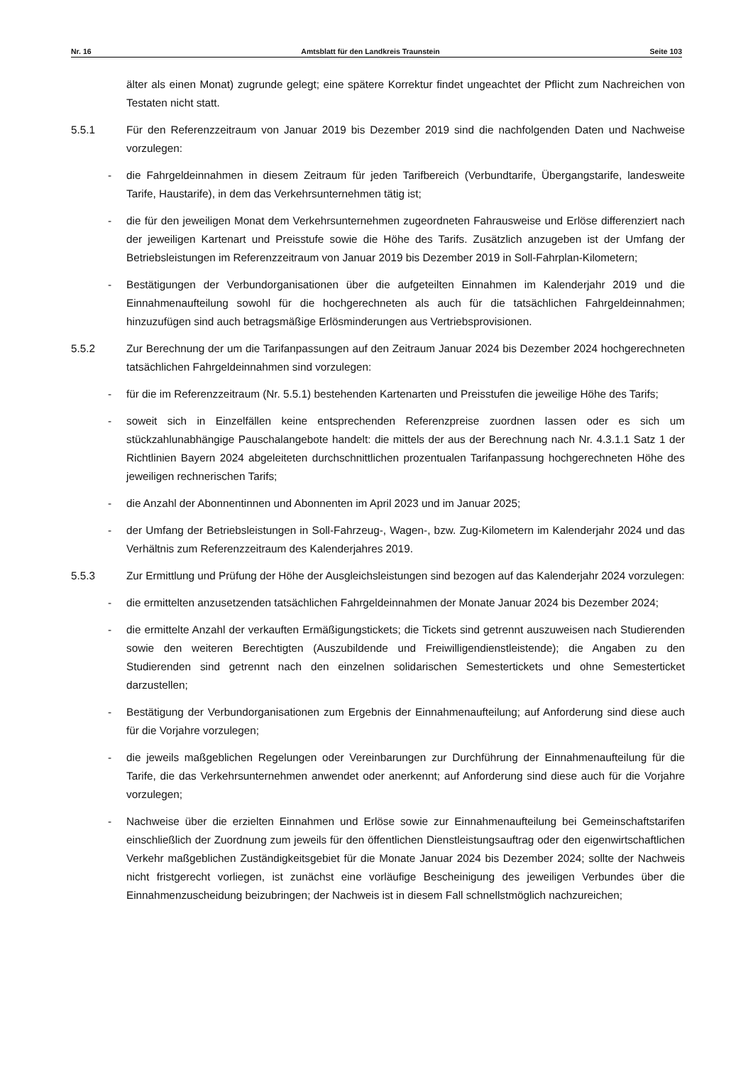Nr. 16 Amtsblatt für den Landkreis Traunstein Seite 103
älter als einen Monat) zugrunde gelegt; eine spätere Korrektur findet ungeachtet der Pflicht zum Nachreichen von Testaten nicht statt.
5.5.1 Für den Referenzzeitraum von Januar 2019 bis Dezember 2019 sind die nachfolgenden Daten und Nachweise vorzulegen:
- die Fahrgeldeinnahmen in diesem Zeitraum für jeden Tarifbereich (Verbundtarife, Übergangstarife, landesweite Tarife, Haustarife), in dem das Verkehrsunternehmen tätig ist;
- die für den jeweiligen Monat dem Verkehrsunternehmen zugeordneten Fahrausweise und Erlöse differenziert nach der jeweiligen Kartenart und Preisstufe sowie die Höhe des Tarifs. Zusätzlich anzugeben ist der Umfang der Betriebsleistungen im Referenzzeitraum von Januar 2019 bis Dezember 2019 in Soll-Fahrplan-Kilometern;
- Bestätigungen der Verbundorganisationen über die aufgeteilten Einnahmen im Kalenderjahr 2019 und die Einnahmenaufteilung sowohl für die hochgerechneten als auch für die tatsächlichen Fahrgeldeinnahmen; hinzuzufügen sind auch betragsmäßige Erlösminderungen aus Vertriebsprovisionen.
5.5.2 Zur Berechnung der um die Tarifanpassungen auf den Zeitraum Januar 2024 bis Dezember 2024 hochgerechneten tatsächlichen Fahrgeldeinnahmen sind vorzulegen:
- für die im Referenzzeitraum (Nr. 5.5.1) bestehenden Kartenarten und Preisstufen die jeweilige Höhe des Tarifs;
- soweit sich in Einzelfällen keine entsprechenden Referenzpreise zuordnen lassen oder es sich um stückzahlunabhängige Pauschalangebote handelt: die mittels der aus der Berechnung nach Nr. 4.3.1.1 Satz 1 der Richtlinien Bayern 2024 abgeleiteten durchschnittlichen prozentualen Tarifanpassung hochgerechneten Höhe des jeweiligen rechnerischen Tarifs;
- die Anzahl der Abonnentinnen und Abonnenten im April 2023 und im Januar 2025;
- der Umfang der Betriebsleistungen in Soll-Fahrzeug-, Wagen-, bzw. Zug-Kilometern im Kalenderjahr 2024 und das Verhältnis zum Referenzzeitraum des Kalenderjahres 2019.
5.5.3 Zur Ermittlung und Prüfung der Höhe der Ausgleichsleistungen sind bezogen auf das Kalenderjahr 2024 vorzulegen:
- die ermittelten anzusetzenden tatsächlichen Fahrgeldeinnahmen der Monate Januar 2024 bis Dezember 2024;
- die ermittelte Anzahl der verkauften Ermäßigungstickets; die Tickets sind getrennt auszuweisen nach Studierenden sowie den weiteren Berechtigten (Auszubildende und Freiwilligendienstleistende); die Angaben zu den Studierenden sind getrennt nach den einzelnen solidarischen Semestertickets und ohne Semesterticket darzustellen;
- Bestätigung der Verbundorganisationen zum Ergebnis der Einnahmenaufteilung; auf Anforderung sind diese auch für die Vorjahre vorzulegen;
- die jeweils maßgeblichen Regelungen oder Vereinbarungen zur Durchführung der Einnahmenaufteilung für die Tarife, die das Verkehrsunternehmen anwendet oder anerkennt; auf Anforderung sind diese auch für die Vorjahre vorzulegen;
- Nachweise über die erzielten Einnahmen und Erlöse sowie zur Einnahmenaufteilung bei Gemeinschaftstarifen einschließlich der Zuordnung zum jeweils für den öffentlichen Dienstleistungsauftrag oder den eigenwirtschaftlichen Verkehr maßgeblichen Zuständigkeitsgebiet für die Monate Januar 2024 bis Dezember 2024; sollte der Nachweis nicht fristgerecht vorliegen, ist zunächst eine vorläufige Bescheinigung des jeweiligen Verbundes über die Einnahmenzuscheidung beizubringen; der Nachweis ist in diesem Fall schnellstmöglich nachzureichen;